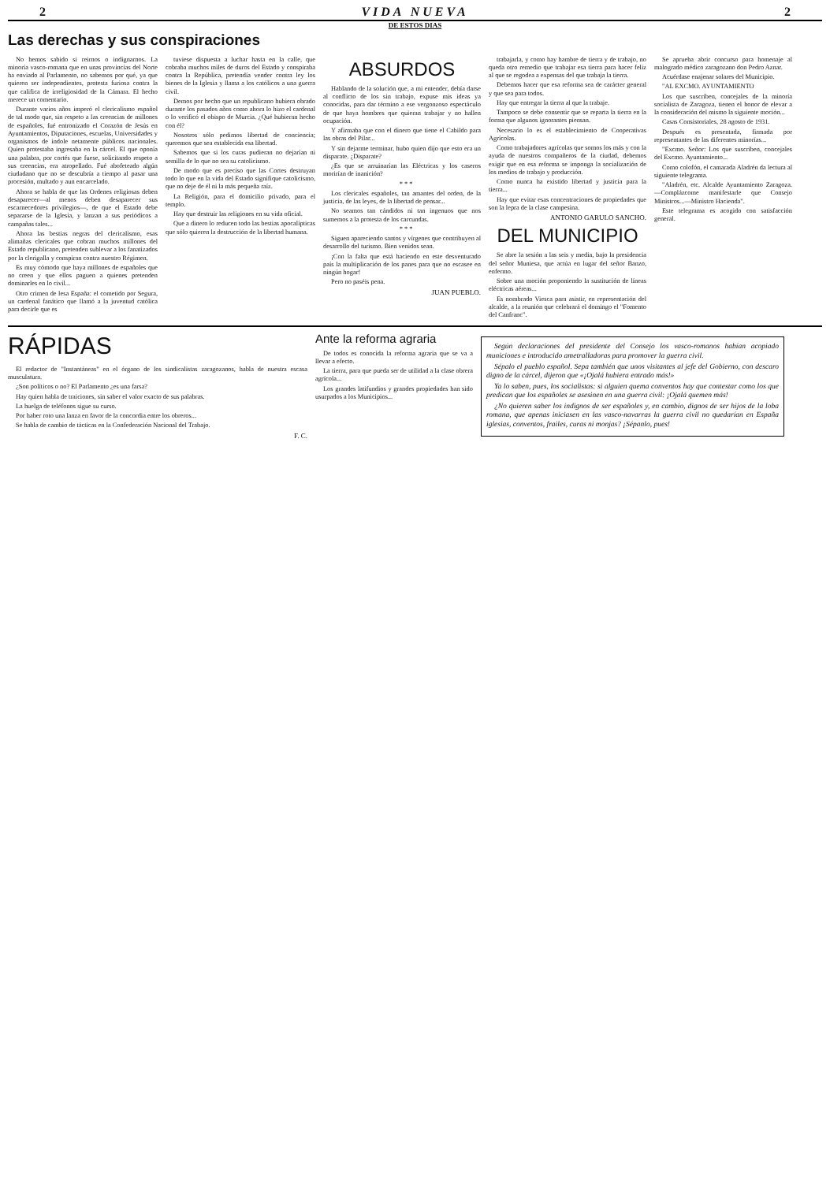2 VIDA NUEVA 2
DE ESTOS DIAS
Las derechas y sus conspiraciones
No hemos sabido si reirnos o indignarnos. La minoría vasco-romana que en unas provincias del Norte ha enviado al Parlamento, no sabemos por qué, ya que quieren ser independientes, protesta furiosa contra la que califica de irreligiosidad de la Cámara. El hecho merece un comentario.
Durante varios años imperó el clericalismo español de tal modo que, sin respeto a las creencias de millones de españoles, fué entronizado el Corazón de Jesús en Ayuntamientos, Diputaciones, escuelas, Universidades y organismos de índole netamente públicos nacionales. Quien protestaba ingresaba en la cárcel. El que oponía una palabra, por cortés que fuese, solicitando respeto a sus creencias, era atropellado. Fué abofeteado algún ciudadano que no se descubría a tiempo al pasar una procesión, multado y aun encarcelado.
Ahora se habla de que las Ordenes religiosas deben desaparecer—al menos deben desaparecer sus escarnecedores privilegios—, de que el Estado debe separarse de la Iglesia, y lanzan a sus periódicos a campañas tales...
Ahora las bestias negras del clericalismo, esas alimañas clericales que cobran muchos millones del Estado republicano, pretenden sublevar a los fanatizados por la clerigalla y conspiran contra nuestro Régimen.
Es muy cómodo que haya millones de españoles que no creen y que ellos paguen a quienes pretenden dominarles en lo civil...
Otro crimen de lesa España: el cometido por Segura, un cardenal fanático que llamó a la juventud católica para decirle que es
tuviese dispuesta a luchar hasta en la calle, que cobraba muchos miles de duros del Estado y conspiraba contra la República, pretendía vender contra ley los bienes de la Iglesia y llama a los católicos a una guerra civil.
Demos por hecho que un republicano hubiera obrado durante los pasados años como ahora lo hizo el cardenal o lo verificó el obispo de Murcia. ¿Qué hubieran hecho con él?
Nosotros sólo pedimos libertad de conciencia; queremos que sea establecida esa libertad.
Sabemos que si los curas pudieran no dejarían ni semilla de lo que no sea su catolicismo.
De modo que es preciso que las Cortes destruyan todo lo que en la vida del Estado signifique catolicismo, que no deje de él ni la más pequeña raíz.
La Religión, para el domicilio privado, para el templo.
Hay que destruir las religiones en su vida oficial.
Que a dinero lo reducen todo las bestias apocalípticas que sólo quieren la destrucción de la libertad humana.
ABSURDOS
Hablando de la solución que, a mi entender, debía darse al conflicto de los sin trabajo, expuse mis ideas ya conocidas, para dar término a ese vergonzoso espectáculo de que haya hombres que quieran trabajar y no hallen ocupación.
Y afirmaba que con el dinero que tiene el Cabildo para las obras del Pilar...
Y sin dejarme terminar, hubo quien dijo que esto era un disparate. ¿Disparate?
¿Es que se arruinarían las Eléctricas y los caseros morirían de inanición?
* * *
Los clericales españoles, tan amantes del orden, de la justicia, de las leyes, de la libertad de pensar...
No seamos tan cándidos ni tan ingenuos que nos sumemos a la protesta de los carcundas.
* * *
Siguen apareciendo santos y vírgenes que contribuyen al desarrollo del turismo. Bien venidos sean.
¡Con la falta que está haciendo en este desventurado país la multiplicación de los panes para que no escasee en ningún hogar!
Pero no paséis pena.
JUAN PUEBLO.
trabajarla, y como hay hambre de tierra y de trabajo, no queda otro remedio que trabajar esa tierra para hacer feliz al que se regodea a expensas del que trabaja la tierra.
Debemos hacer que esa reforma sea de carácter general y que sea para todos.
Hay que entregar la tierra al que la trabaje.
Tampoco se debe consentir que se reparta la tierra en la forma que algunos ignorantes piensan.
Necesario lo es el establecimiento de Cooperativas Agrícolas.
Como trabajadores agrícolas que somos los más y con la ayuda de nuestros compañeros de la ciudad, debemos exigir que en esa reforma se imponga la socialización de los medios de trabajo y producción.
Como nunca ha existido libertad y justicia para la tierra...
Hay que evitar esas concentraciones de propiedades que son la lepra de la clase campesina.
ANTONIO GARULO SANCHO.
DEL MUNICIPIO
Se abre la sesión a las seis y media, bajo la presidencia del señor Muniesa, que actúa en lugar del señor Banzo, enfermo.
Sobre una moción proponiendo la sustitución de líneas eléctricas aéreas...
Es nombrado Viesca para asistir, en representación del alcalde, a la reunión que celebrará el domingo el "Fomento del Canfranc".
Se aprueba abrir concurso para homenaje al malogrado médico zaragozano don Pedro Aznar.
Acuérdase enajenar solares del Municipio.
"AL EXCMO. AYUNTAMIENTO
Los que suscriben, concejales de la minoría socialista de Zaragoza, tienen el honor de elevar a la consideración del mismo la siguiente moción...
Casas Consistoriales, 28 agosto de 1931.
Después es presentada, firmada por representantes de las diferentes minorías...
"Excmo. Señor: Los que suscriben, concejales del Excmo. Ayuntamiento...
Como colofón, el camarada Aladrén da lectura al siguiente telegrama.
"Aladrén, etc. Alcalde Ayuntamiento Zaragoza.—Complázcome manifestarle que Consejo Ministros...—Ministro Hacienda".
Este telegrama es acogido con satisfacción general.
RÁPIDAS
El redactor de "Instantáneas" en el órgano de los sindicalistas zaragozanos, habla de nuestra escasa musculatura.
¿Son políticos o no? El Parlamento ¿es una farsa?
Hay quien habla de traiciones, sin saber el valor exacto de sus palabras.
La huelga de teléfonos sigue su curso.
Por haber roto una lanza en favor de la concordia entre los obreros...
Se habla de cambio de tácticas en la Confederación Nacional del Trabajo.
F. C.
Ante la reforma agraria
De todos es conocida la reforma agraria que se va a llevar a efecto.
La tierra, para que pueda ser de utilidad a la clase obrera agrícola...
Los grandes latifundios y grandes propiedades han sido usurpados a los Municipios...
Según declaraciones del presidente del Consejo los vasco-romanos habían acopiado municiones e introducido ametralladoras para promover la guerra civil.
Sépalo el pueblo español. Sepa también que unos visitantes al jefe del Gobierno, con descaro digno de la cárcel, dijeron que «¡Ojalá hubiera entrado más!»
Ya lo saben, pues, los socialistas: si alguien quema conventos hay que contestar como los que predican que los españoles se asesinen en una guerra civil: ¡Ojalá quemen más!
¿No quieren saber los indignos de ser españoles y, en cambio, dignos de ser hijos de la loba romana, que apenas iniciasen en las vasco-navarras la guerra civil no quedarían en España iglesias, conventos, frailes, curas ni monjas? ¡Sépanlo, pues!